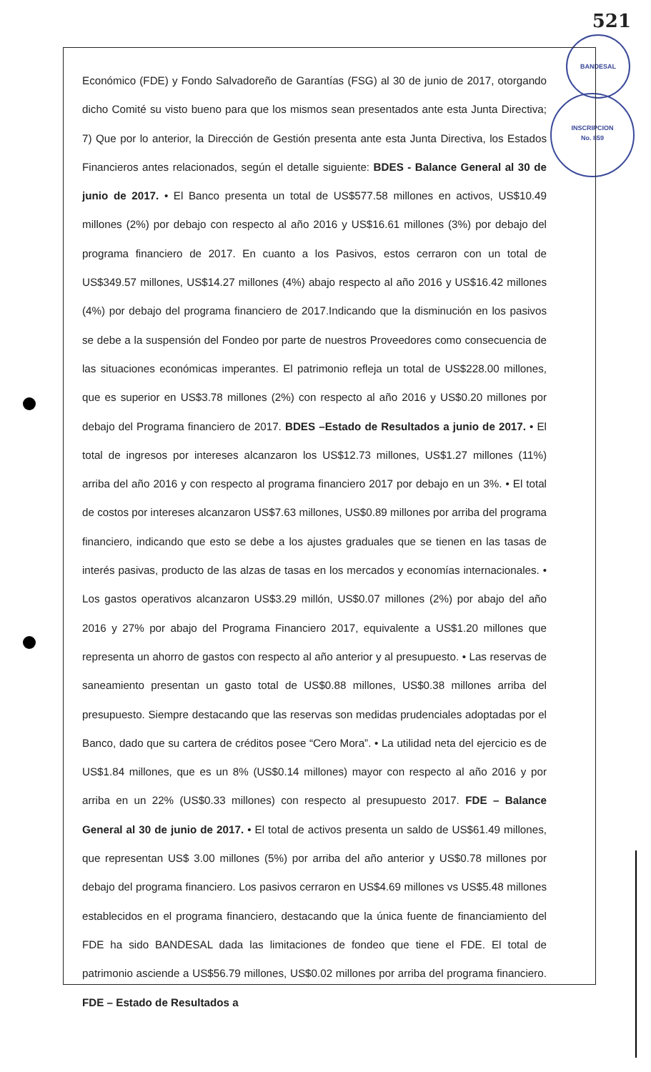521
BANDESAL
INSCRIPCION
No. 859
Económico (FDE) y Fondo Salvadoreño de Garantías (FSG) al 30 de junio de 2017, otorgando dicho Comité su visto bueno para que los mismos sean presentados ante esta Junta Directiva; 7) Que por lo anterior, la Dirección de Gestión presenta ante esta Junta Directiva, los Estados Financieros antes relacionados, según el detalle siguiente: BDES - Balance General al 30 de junio de 2017. • El Banco presenta un total de US$577.58 millones en activos, US$10.49 millones (2%) por debajo con respecto al año 2016 y US$16.61 millones (3%) por debajo del programa financiero de 2017. En cuanto a los Pasivos, estos cerraron con un total de US$349.57 millones, US$14.27 millones (4%) abajo respecto al año 2016 y US$16.42 millones (4%) por debajo del programa financiero de 2017.Indicando que la disminución en los pasivos se debe a la suspensión del Fondeo por parte de nuestros Proveedores como consecuencia de las situaciones económicas imperantes. El patrimonio refleja un total de US$228.00 millones, que es superior en US$3.78 millones (2%) con respecto al año 2016 y US$0.20 millones por debajo del Programa financiero de 2017. BDES –Estado de Resultados a junio de 2017. • El total de ingresos por intereses alcanzaron los US$12.73 millones, US$1.27 millones (11%) arriba del año 2016 y con respecto al programa financiero 2017 por debajo en un 3%. • El total de costos por intereses alcanzaron US$7.63 millones, US$0.89 millones por arriba del programa financiero, indicando que esto se debe a los ajustes graduales que se tienen en las tasas de interés pasivas, producto de las alzas de tasas en los mercados y economías internacionales. • Los gastos operativos alcanzaron US$3.29 millón, US$0.07 millones (2%) por abajo del año 2016 y 27% por abajo del Programa Financiero 2017, equivalente a US$1.20 millones que representa un ahorro de gastos con respecto al año anterior y al presupuesto. • Las reservas de saneamiento presentan un gasto total de US$0.88 millones, US$0.38 millones arriba del presupuesto. Siempre destacando que las reservas son medidas prudenciales adoptadas por el Banco, dado que su cartera de créditos posee “Cero Mora”. • La utilidad neta del ejercicio es de US$1.84 millones, que es un 8% (US$0.14 millones) mayor con respecto al año 2016 y por arriba en un 22% (US$0.33 millones) con respecto al presupuesto 2017. FDE – Balance General al 30 de junio de 2017. • El total de activos presenta un saldo de US$61.49 millones, que representan US$ 3.00 millones (5%) por arriba del año anterior y US$0.78 millones por debajo del programa financiero. Los pasivos cerraron en US$4.69 millones vs US$5.48 millones establecidos en el programa financiero, destacando que la única fuente de financiamiento del FDE ha sido BANDESAL dada las limitaciones de fondeo que tiene el FDE. El total de patrimonio asciende a US$56.79 millones, US$0.02 millones por arriba del programa financiero. FDE – Estado de Resultados a